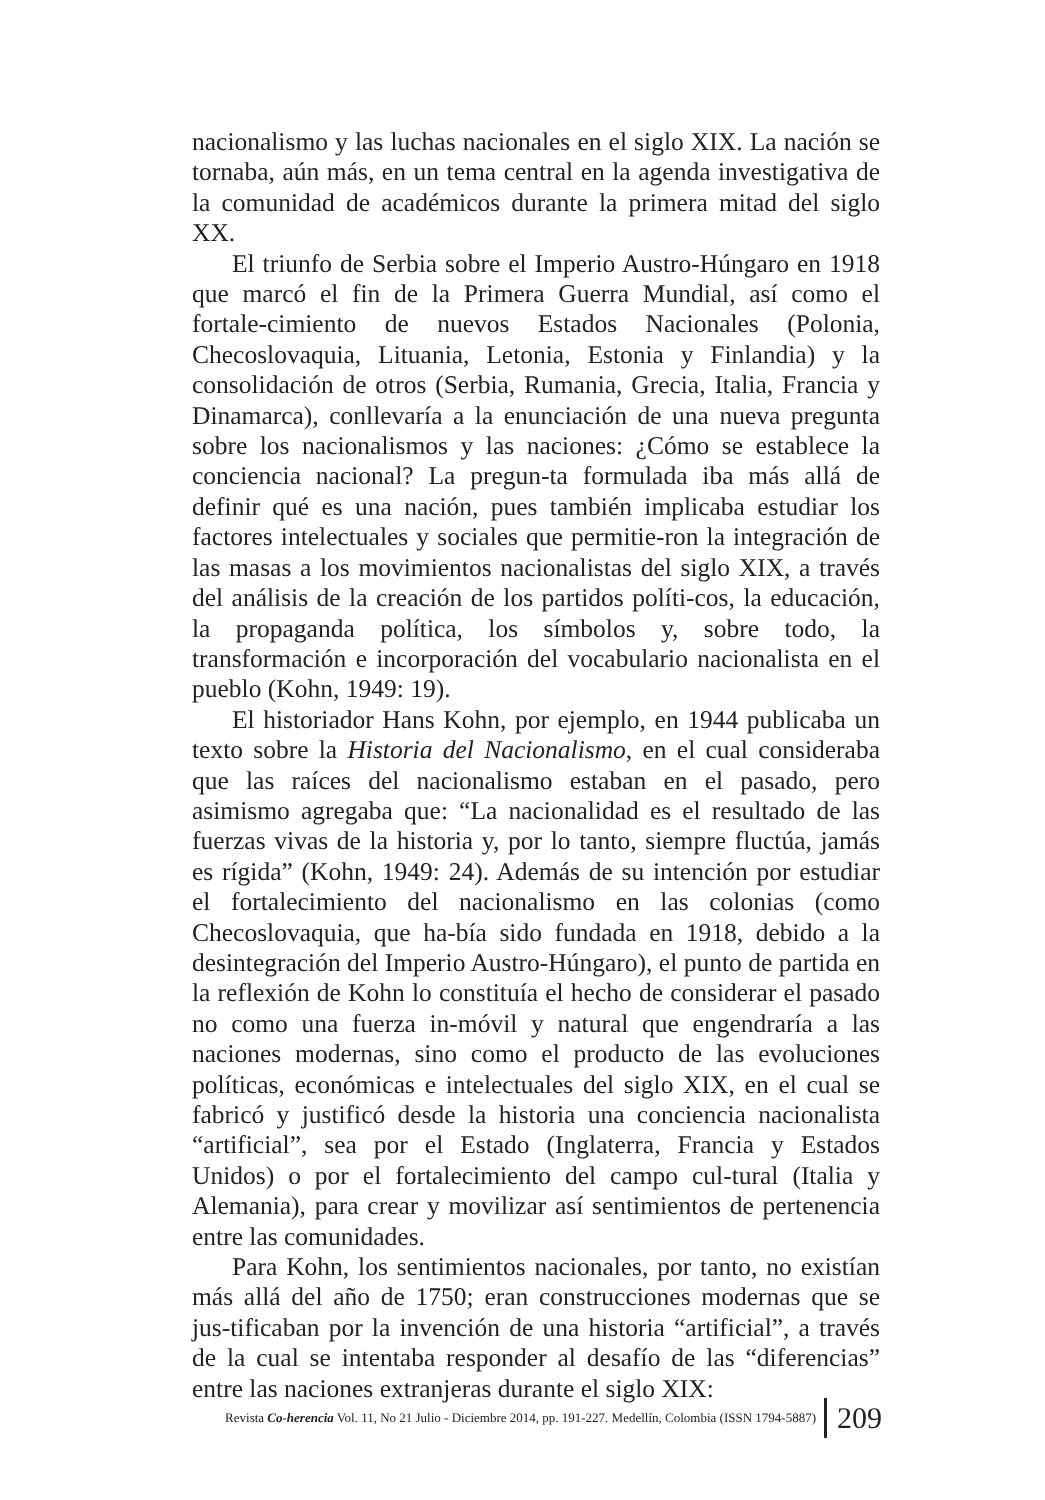nacionalismo y las luchas nacionales en el siglo XIX. La nación se tornaba, aún más, en un tema central en la agenda investigativa de la comunidad de académicos durante la primera mitad del siglo XX.
El triunfo de Serbia sobre el Imperio Austro-Húngaro en 1918 que marcó el fin de la Primera Guerra Mundial, así como el fortale-cimiento de nuevos Estados Nacionales (Polonia, Checoslovaquia, Lituania, Letonia, Estonia y Finlandia) y la consolidación de otros (Serbia, Rumania, Grecia, Italia, Francia y Dinamarca), conllevaría a la enunciación de una nueva pregunta sobre los nacionalismos y las naciones: ¿Cómo se establece la conciencia nacional? La pregun-ta formulada iba más allá de definir qué es una nación, pues también implicaba estudiar los factores intelectuales y sociales que permitie-ron la integración de las masas a los movimientos nacionalistas del siglo XIX, a través del análisis de la creación de los partidos políti-cos, la educación, la propaganda política, los símbolos y, sobre todo, la transformación e incorporación del vocabulario nacionalista en el pueblo (Kohn, 1949: 19).
El historiador Hans Kohn, por ejemplo, en 1944 publicaba un texto sobre la Historia del Nacionalismo, en el cual consideraba que las raíces del nacionalismo estaban en el pasado, pero asimismo agregaba que: “La nacionalidad es el resultado de las fuerzas vivas de la historia y, por lo tanto, siempre fluctúa, jamás es rígida” (Kohn, 1949: 24). Además de su intención por estudiar el fortalecimiento del nacionalismo en las colonias (como Checoslovaquia, que ha-bía sido fundada en 1918, debido a la desintegración del Imperio Austro-Húngaro), el punto de partida en la reflexión de Kohn lo constituía el hecho de considerar el pasado no como una fuerza in-móvil y natural que engendraría a las naciones modernas, sino como el producto de las evoluciones políticas, económicas e intelectuales del siglo XIX, en el cual se fabricó y justificó desde la historia una conciencia nacionalista “artificial”, sea por el Estado (Inglaterra, Francia y Estados Unidos) o por el fortalecimiento del campo cul-tural (Italia y Alemania), para crear y movilizar así sentimientos de pertenencia entre las comunidades.
Para Kohn, los sentimientos nacionales, por tanto, no existían más allá del año de 1750; eran construcciones modernas que se jus-tificaban por la invención de una historia “artificial”, a través de la cual se intentaba responder al desafío de las “diferencias” entre las naciones extranjeras durante el siglo XIX:
Revista Co-herencia Vol. 11, No 21 Julio - Diciembre 2014, pp. 191-227. Medellín, Colombia (ISSN 1794-5887) 209